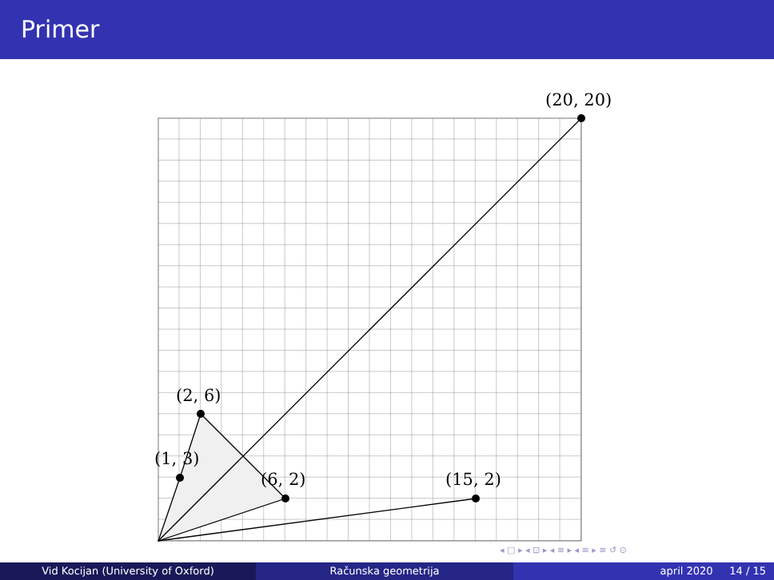Primer
(20, 20)
(2, 6)
(1, 3)
(6, 2)
(15, 2)
◂ □ ▸ ◂ ⊡ ▸ ◂ ≡ ▸ ◂ ≡ ▸ ≡ ↺ ⊙
Vid Kocijan (University of Oxford) Računska geometrija april 2020 14 / 15